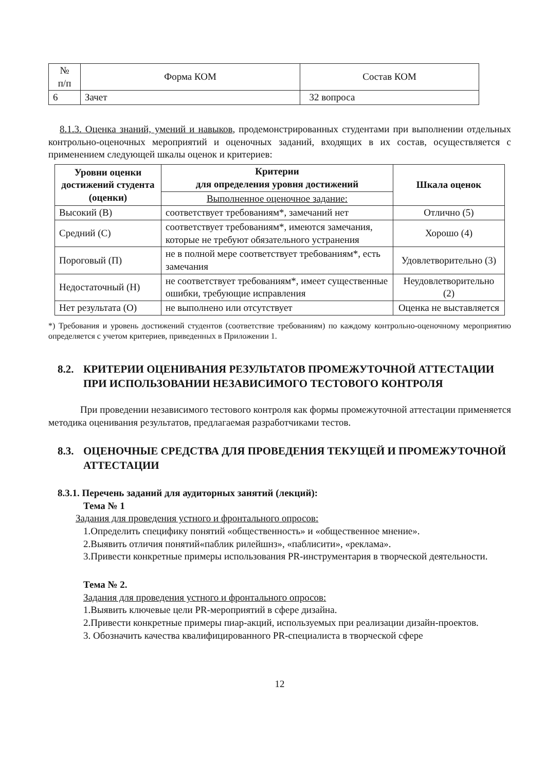| № п/п | Форма КОМ | Состав КОМ |
| --- | --- | --- |
| 6 | Зачет | 32 вопроса |
8.1.3. Оценка знаний, умений и навыков, продемонстрированных студентами при выполнении отдельных контрольно-оценочных мероприятий и оценочных заданий, входящих в их состав, осуществляется с применением следующей шкалы оценок и критериев:
| Уровни оценки достижений студента (оценки) | Критерии для определения уровня достижений | Шкала оценок |
| --- | --- | --- |
| | Выполненное оценочное задание: | |
| Высокий (В) | соответствует требованиям*, замечаний нет | Отлично (5) |
| Средний (С) | соответствует требованиям*, имеются замечания, которые не требуют обязательного устранения | Хорошо (4) |
| Пороговый (П) | не в полной мере соответствует требованиям*, есть замечания | Удовлетворительно (3) |
| Недостаточный (Н) | не соответствует требованиям*, имеет существенные ошибки, требующие исправления | Неудовлетворительно (2) |
| Нет результата (О) | не выполнено или отсутствует | Оценка не выставляется |
*) Требования и уровень достижений студентов (соответствие требованиям) по каждому контрольно-оценочному мероприятию определяется с учетом критериев, приведенных в Приложении 1.
8.2. КРИТЕРИИ ОЦЕНИВАНИЯ РЕЗУЛЬТАТОВ ПРОМЕЖУТОЧНОЙ АТТЕСТАЦИИ ПРИ ИСПОЛЬЗОВАНИИ НЕЗАВИСИМОГО ТЕСТОВОГО КОНТРОЛЯ
При проведении независимого тестового контроля как формы промежуточной аттестации применяется методика оценивания результатов, предлагаемая разработчиками тестов.
8.3. ОЦЕНОЧНЫЕ СРЕДСТВА ДЛЯ ПРОВЕДЕНИЯ ТЕКУЩЕЙ И ПРОМЕЖУТОЧНОЙ АТТЕСТАЦИИ
8.3.1. Перечень заданий для аудиторных занятий (лекций):
Тема № 1
Задания для проведения устного и фронтального опросов:
1.Определить специфику понятий «общественность» и «общественное мнение».
2.Выявить отличия понятий«паблик рилейшнз», «паблисити», «реклама».
3.Привести конкретные примеры использования PR-инструментария в творческой деятельности.
Тема № 2.
Задания для проведения устного и фронтального опросов:
1.Выявить ключевые цели PR-мероприятий в сфере дизайна.
2.Привести конкретные примеры пиар-акций, используемых при реализации дизайн-проектов.
3. Обозначить качества квалифицированного PR-специалиста в творческой сфере
12